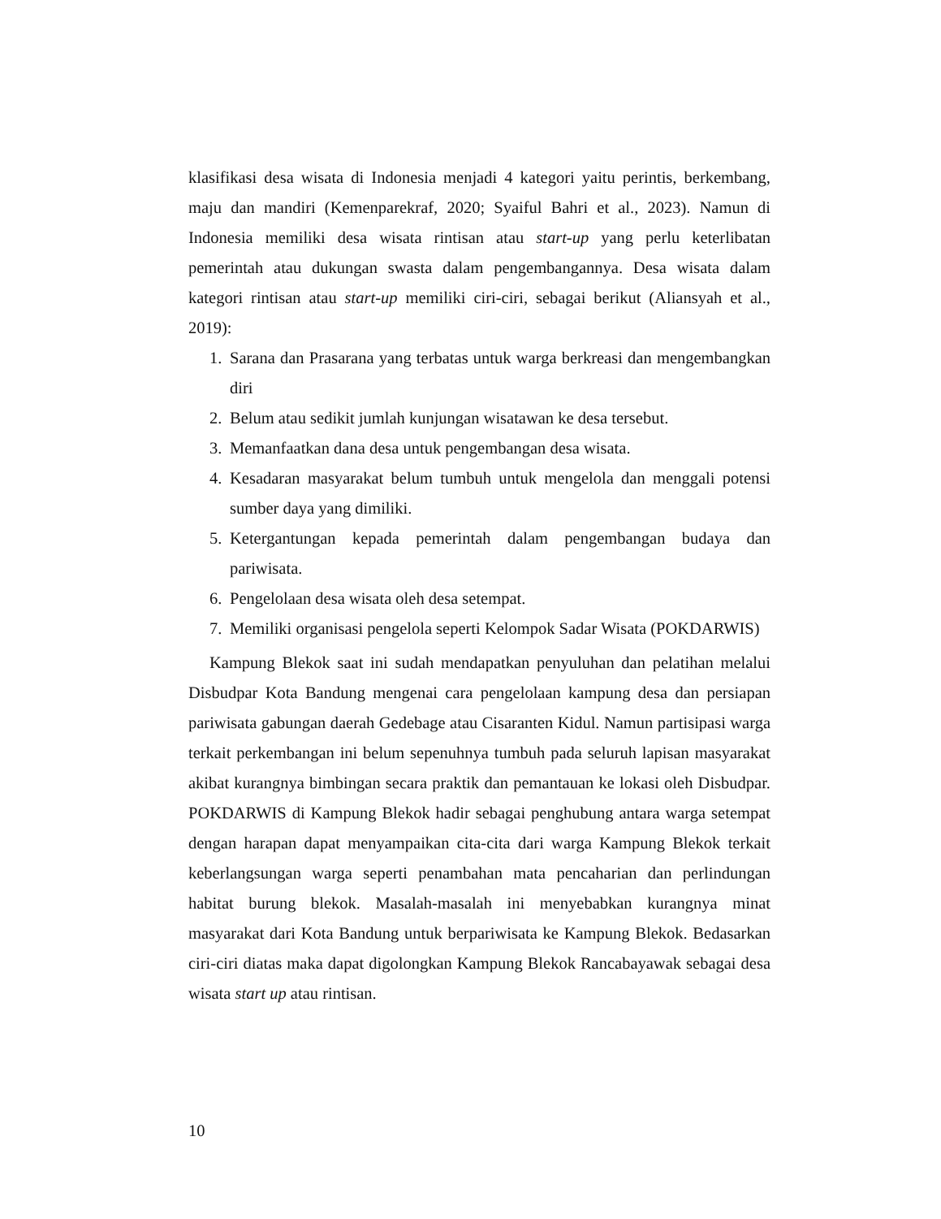klasifikasi desa wisata di Indonesia menjadi 4 kategori yaitu perintis, berkembang, maju dan mandiri (Kemenparekraf, 2020; Syaiful Bahri et al., 2023). Namun di Indonesia memiliki desa wisata rintisan atau start-up yang perlu keterlibatan pemerintah atau dukungan swasta dalam pengembangannya. Desa wisata dalam kategori rintisan atau start-up memiliki ciri-ciri, sebagai berikut (Aliansyah et al., 2019):
1. Sarana dan Prasarana yang terbatas untuk warga berkreasi dan mengembangkan diri
2. Belum atau sedikit jumlah kunjungan wisatawan ke desa tersebut.
3. Memanfaatkan dana desa untuk pengembangan desa wisata.
4. Kesadaran masyarakat belum tumbuh untuk mengelola dan menggali potensi sumber daya yang dimiliki.
5. Ketergantungan kepada pemerintah dalam pengembangan budaya dan pariwisata.
6. Pengelolaan desa wisata oleh desa setempat.
7. Memiliki organisasi pengelola seperti Kelompok Sadar Wisata (POKDARWIS)
Kampung Blekok saat ini sudah mendapatkan penyuluhan dan pelatihan melalui Disbudpar Kota Bandung mengenai cara pengelolaan kampung desa dan persiapan pariwisata gabungan daerah Gedebage atau Cisaranten Kidul. Namun partisipasi warga terkait perkembangan ini belum sepenuhnya tumbuh pada seluruh lapisan masyarakat akibat kurangnya bimbingan secara praktik dan pemantauan ke lokasi oleh Disbudpar. POKDARWIS di Kampung Blekok hadir sebagai penghubung antara warga setempat dengan harapan dapat menyampaikan cita-cita dari warga Kampung Blekok terkait keberlangsungan warga seperti penambahan mata pencaharian dan perlindungan habitat burung blekok. Masalah-masalah ini menyebabkan kurangnya minat masyarakat dari Kota Bandung untuk berpariwisata ke Kampung Blekok. Bedasarkan ciri-ciri diatas maka dapat digolongkan Kampung Blekok Rancabayawak sebagai desa wisata start up atau rintisan.
10